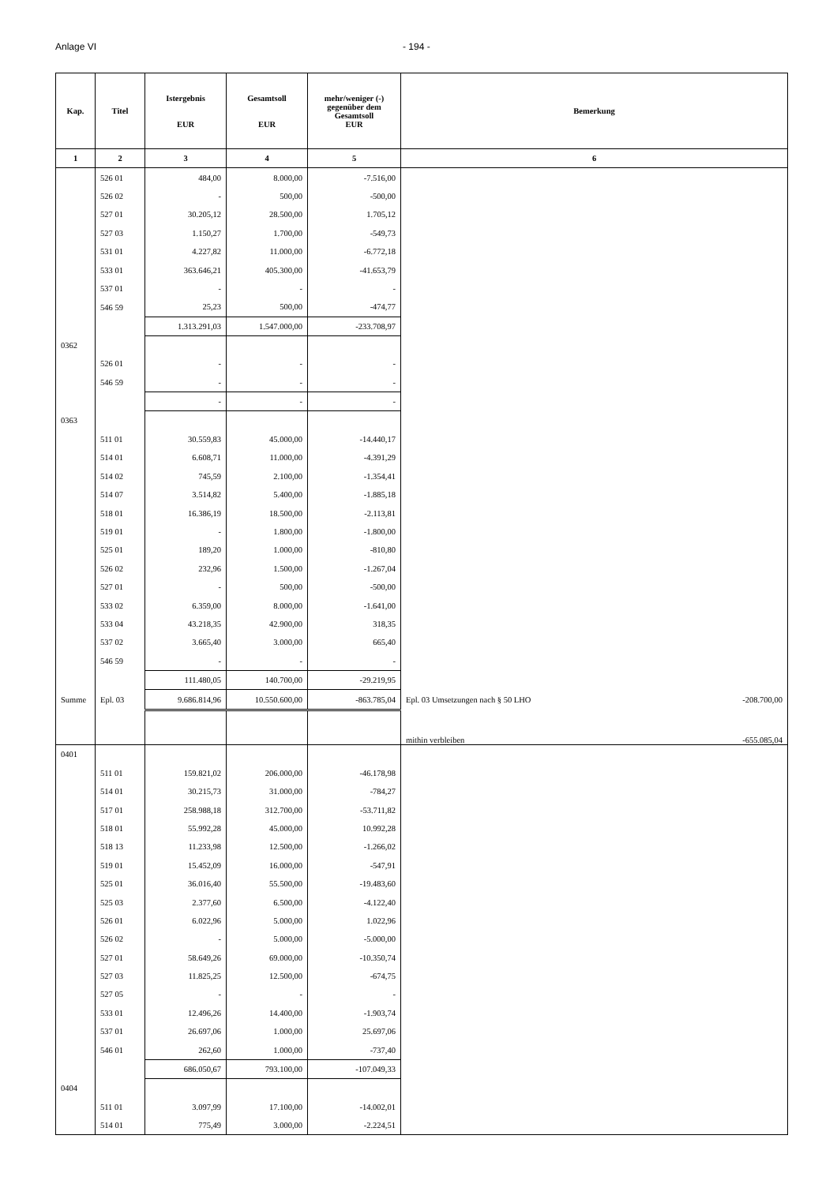Anlage VI - 194 -
| Kap. | Titel | Istergebnis EUR | Gesamtsoll EUR | mehr/weniger (-) gegenüber dem Gesamtsoll EUR | Bemerkung |
| --- | --- | --- | --- | --- | --- |
| 1 | 2 | 3 | 4 | 5 | 6 |
| | 526 01 | 484,00 | 8.000,00 | -7.516,00 | |
| | 526 02 | - | 500,00 | -500,00 | |
| | 527 01 | 30.205,12 | 28.500,00 | 1.705,12 | |
| | 527 03 | 1.150,27 | 1.700,00 | -549,73 | |
| | 531 01 | 4.227,82 | 11.000,00 | -6.772,18 | |
| | 533 01 | 363.646,21 | 405.300,00 | -41.653,79 | |
| | 537 01 | - | - | - | |
| | 546 59 | 25,23 | 500,00 | -474,77 | |
| | | 1.313.291,03 | 1.547.000,00 | -233.708,97 | |
| 0362 | | | | | |
| | 526 01 | - | - | - | |
| | 546 59 | - | - | - | |
| | | - | - | - | |
| 0363 | | | | | |
| | 511 01 | 30.559,83 | 45.000,00 | -14.440,17 | |
| | 514 01 | 6.608,71 | 11.000,00 | -4.391,29 | |
| | 514 02 | 745,59 | 2.100,00 | -1.354,41 | |
| | 514 07 | 3.514,82 | 5.400,00 | -1.885,18 | |
| | 518 01 | 16.386,19 | 18.500,00 | -2.113,81 | |
| | 519 01 | - | 1.800,00 | -1.800,00 | |
| | 525 01 | 189,20 | 1.000,00 | -810,80 | |
| | 526 02 | 232,96 | 1.500,00 | -1.267,04 | |
| | 527 01 | - | 500,00 | -500,00 | |
| | 533 02 | 6.359,00 | 8.000,00 | -1.641,00 | |
| | 533 04 | 43.218,35 | 42.900,00 | 318,35 | |
| | 537 02 | 3.665,40 | 3.000,00 | 665,40 | |
| | 546 59 | - | - | - | |
| | | 111.480,05 | 140.700,00 | -29.219,95 | |
| Summe | Epl. 03 | 9.686.814,96 | 10.550.600,00 | -863.785,04 | Epl. 03 Umsetzungen nach § 50 LHO -208.700,00 |
| | | | | | mithin verbleiben -655.085,04 |
| 0401 | | | | | |
| | 511 01 | 159.821,02 | 206.000,00 | -46.178,98 | |
| | 514 01 | 30.215,73 | 31.000,00 | -784,27 | |
| | 517 01 | 258.988,18 | 312.700,00 | -53.711,82 | |
| | 518 01 | 55.992,28 | 45.000,00 | 10.992,28 | |
| | 518 13 | 11.233,98 | 12.500,00 | -1.266,02 | |
| | 519 01 | 15.452,09 | 16.000,00 | -547,91 | |
| | 525 01 | 36.016,40 | 55.500,00 | -19.483,60 | |
| | 525 03 | 2.377,60 | 6.500,00 | -4.122,40 | |
| | 526 01 | 6.022,96 | 5.000,00 | 1.022,96 | |
| | 526 02 | - | 5.000,00 | -5.000,00 | |
| | 527 01 | 58.649,26 | 69.000,00 | -10.350,74 | |
| | 527 03 | 11.825,25 | 12.500,00 | -674,75 | |
| | 527 05 | - | - | - | |
| | 533 01 | 12.496,26 | 14.400,00 | -1.903,74 | |
| | 537 01 | 26.697,06 | 1.000,00 | 25.697,06 | |
| | 546 01 | 262,60 | 1.000,00 | -737,40 | |
| | | 686.050,67 | 793.100,00 | -107.049,33 | |
| 0404 | | | | | |
| | 511 01 | 3.097,99 | 17.100,00 | -14.002,01 | |
| | 514 01 | 775,49 | 3.000,00 | -2.224,51 | |